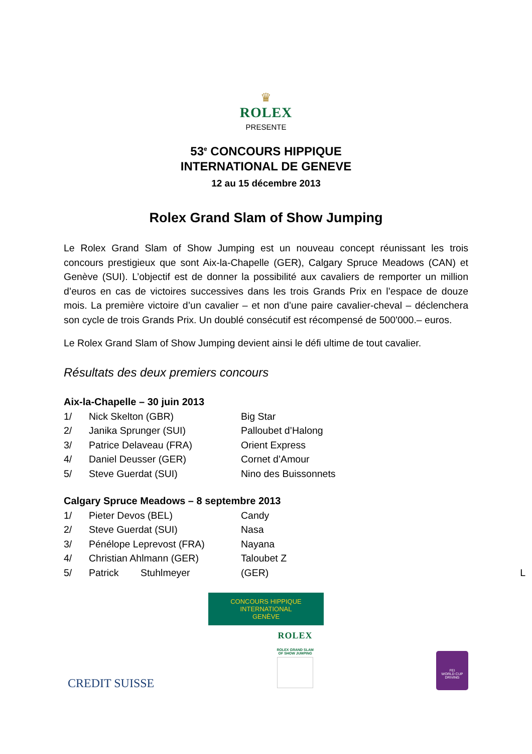♛
ROLEX
PRESENTE
53<sup>e</sup> CONCOURS HIPPIQUE
INTERNATIONAL DE GENEVE
12 au 15 décembre 2013
Rolex Grand Slam of Show Jumping
Le Rolex Grand Slam of Show Jumping est un nouveau concept réunissant les trois concours prestigieux que sont Aix-la-Chapelle (GER), Calgary Spruce Meadows (CAN) et Genève (SUI). L’objectif est de donner la possibilité aux cavaliers de remporter un million d’euros en cas de victoires successives dans les trois Grands Prix en l’espace de douze mois. La première victoire d’un cavalier – et non d’une paire cavalier-cheval – déclenchera son cycle de trois Grands Prix. Un doublé consécutif est récompensé de 500'000.– euros.
Le Rolex Grand Slam of Show Jumping devient ainsi le défi ultime de tout cavalier.
Résultats des deux premiers concours
Aix-la-Chapelle – 30 juin 2013
| 1/ | Nick Skelton (GBR) | Big Star |
| 2/ | Janika Sprunger (SUI) | Palloubet d’Halong |
| 3/ | Patrice Delaveau (FRA) | Orient Express |
| 4/ | Daniel Deusser (GER) | Cornet d’Amour |
| 5/ | Steve Guerdat (SUI) | Nino des Buissonnets |
Calgary Spruce Meadows – 8 septembre 2013
| 1/ | Pieter Devos (BEL) | Candy |
| 2/ | Steve Guerdat (SUI) | Nasa |
| 3/ | Pénélope Leprevost (FRA) | Nayana |
| 4/ | Christian Ahlmann (GER) | Taloubet Z |
| 5/ | Patrick Stuhlmeyer | (GER) L |
CONCOURS HIPPIQUE INTERNATIONAL
GENÈVE
CREDIT SUISSE
ROLEX
ROLEX GRAND SLAM
OF SHOW JUMPING
FEI
WORLD CUP
DRIVING